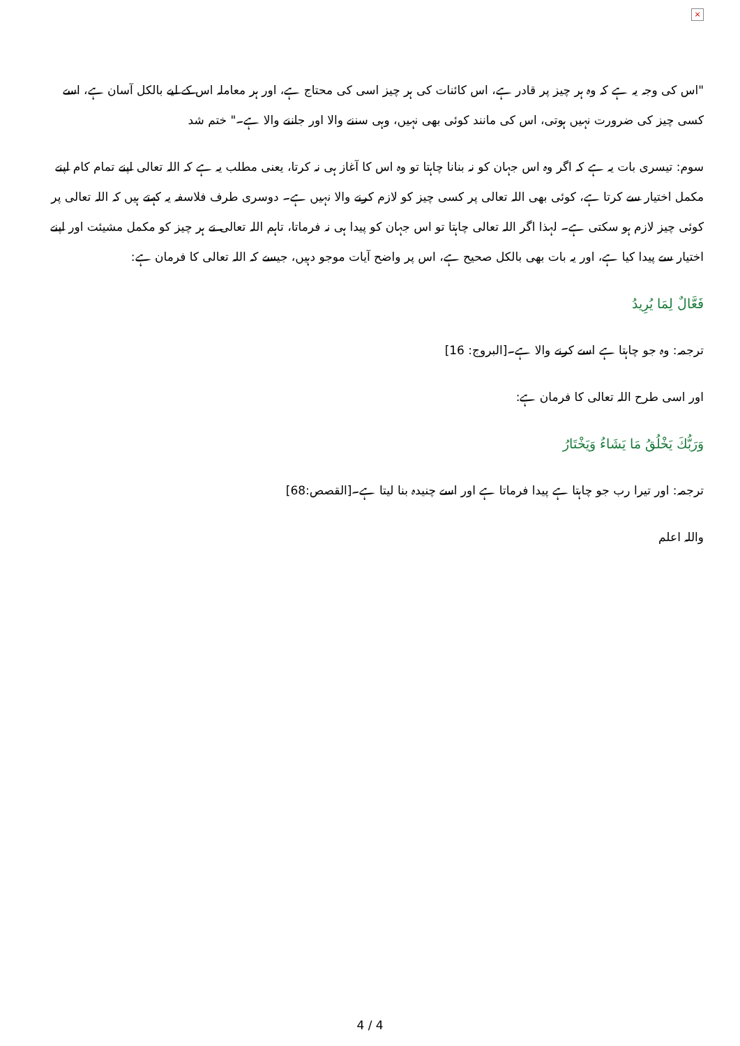×
"اس کی وجہ یہ ہے کہ وہ ہر چیز پر قادر ہے، اس کائنات کی ہر چیز اسی کی محتاج ہے، اور ہر معاملہ اس کے لیے بالکل آسان ہے، اسے کسی چیز کی ضرورت نہیں ہوتی، اس کی مانند کوئی بھی نہیں، وہی سننے والا اور جاننے والا ہے۔" ختم شد
سوم: تیسری بات یہ ہے کہ اگر وہ اس جہان کو نہ بنانا چاہتا تو وہ اس کا آغاز ہی نہ کرتا، یعنی مطلب یہ ہے کہ اللہ تعالی اپنے تمام کام اپنے مکمل اختیار سے کرتا ہے، کوئی بھی اللہ تعالی پر کسی چیز کو لازم کرنے والا نہیں ہے۔ دوسری طرف فلاسفہ یہ کہتے ہیں کہ اللہ تعالی پر کوئی چیز لازم ہو سکتی ہے۔ لہذا اگر اللہ تعالی چاہتا تو اس جہان کو پیدا ہی نہ فرماتا، تاہم اللہ تعالی نے ہر چیز کو مکمل مشیئت اور اپنے اختیار سے پیدا کیا ہے، اور یہ بات بھی بالکل صحیح ہے، اس پر واضح آیات موجو دہیں، جیسے کہ اللہ تعالی کا فرمان ہے:
فَعَّالٌ لِمَا يُرِيدُ
ترجمہ: وہ جو چاہتا ہے اسے کرنے والا ہے۔[البروج: 16]
اور اسی طرح اللہ تعالی کا فرمان ہے:
وَرَبُّكَ يَخْلُقُ مَا يَشَاءُ وَيَخْتَارُ
ترجمہ: اور تیرا رب جو چاہتا ہے پیدا فرماتا ہے اور اسے چنیدہ بنا لیتا ہے۔[القصص:68]
واللہ اعلم
4 / 4